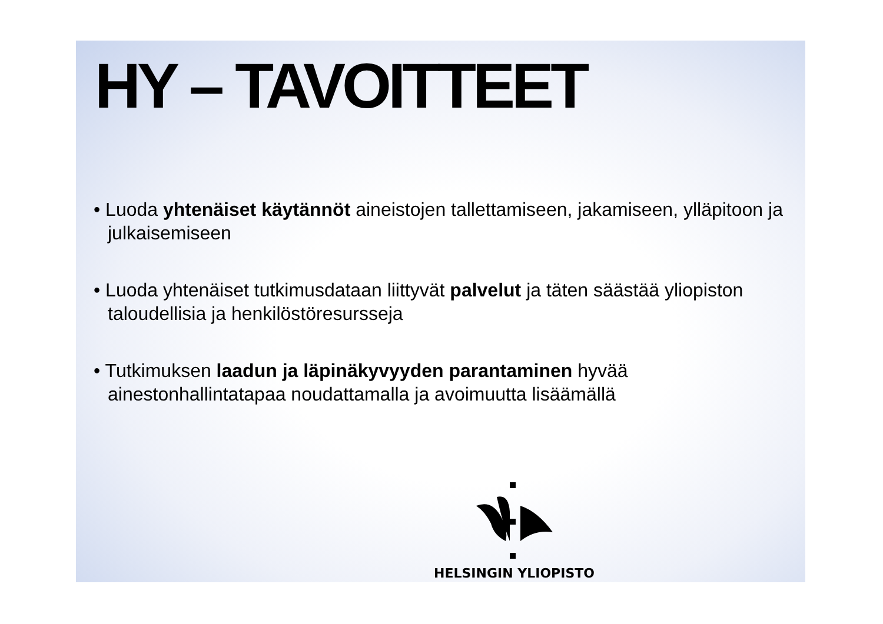HY – TAVOITTEET
• Luoda yhtenäiset käytännöt aineistojen tallettamiseen, jakamiseen, ylläpitoon ja julkaisemiseen
• Luoda yhtenäiset tutkimusdataan liittyvät palvelut ja täten säästää yliopiston taloudellisia ja henkilöstöresursseja
• Tutkimuksen laadun ja läpinäkyvyyden parantaminen hyvää ainestonhallintatapaa noudattamalla ja avoimuutta lisäämällä
HELSINGIN YLIOPISTO